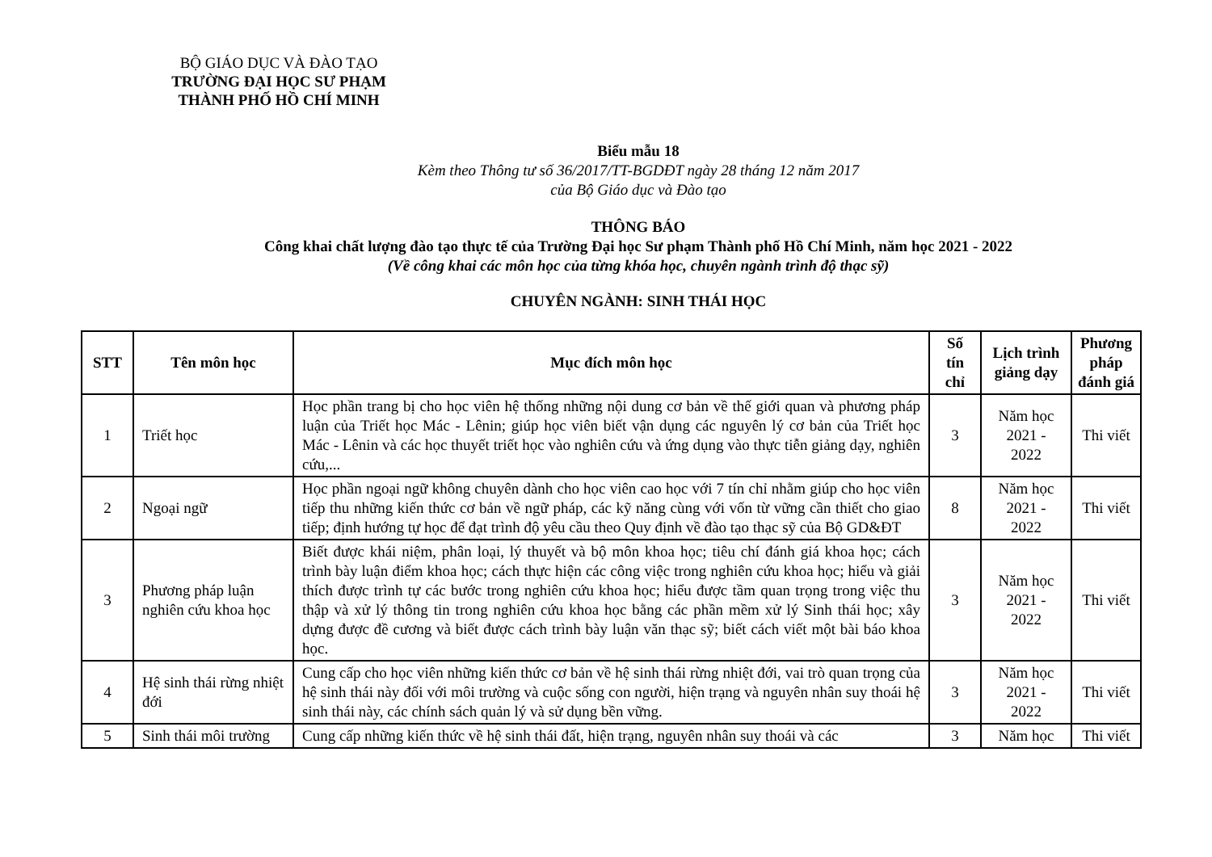BỘ GIÁO DỤC VÀ ĐÀO TẠO
TRƯỜNG ĐẠI HỌC SƯ PHẠM
THÀNH PHỐ HỒ CHÍ MINH
Biểu mẫu 18
Kèm theo Thông tư số 36/2017/TT-BGDĐT ngày 28 tháng 12 năm 2017
của Bộ Giáo dục và Đào tạo
THÔNG BÁO
Công khai chất lượng đào tạo thực tế của Trường Đại học Sư phạm Thành phố Hồ Chí Minh, năm học 2021 - 2022
(Về công khai các môn học của từng khóa học, chuyên ngành trình độ thạc sỹ)
CHUYÊN NGÀNH: SINH THÁI HỌC
| STT | Tên môn học | Mục đích môn học | Số tín chỉ | Lịch trình giảng dạy | Phương pháp đánh giá |
| --- | --- | --- | --- | --- | --- |
| 1 | Triết học | Học phần trang bị cho học viên hệ thống những nội dung cơ bản về thế giới quan và phương pháp luận của Triết học Mác - Lênin; giúp học viên biết vận dụng các nguyên lý cơ bản của Triết học Mác - Lênin và các học thuyết triết học vào nghiên cứu và ứng dụng vào thực tiễn giảng dạy, nghiên cứu,... | 3 | Năm học 2021 - 2022 | Thi viết |
| 2 | Ngoại ngữ | Học phần ngoại ngữ không chuyên dành cho học viên cao học với 7 tín chỉ nhằm giúp cho học viên tiếp thu những kiến thức cơ bản về ngữ pháp, các kỹ năng cùng với vốn từ vững cần thiết cho giao tiếp; định hướng tự học để đạt trình độ yêu cầu theo Quy định về đào tạo thạc sỹ của Bộ GD&ĐT | 8 | Năm học 2021 - 2022 | Thi viết |
| 3 | Phương pháp luận nghiên cứu khoa học | Biết được khái niệm, phân loại, lý thuyết và bộ môn khoa học; tiêu chí đánh giá khoa học; cách trình bày luận điểm khoa học; cách thực hiện các công việc trong nghiên cứu khoa học; hiểu và giải thích được trình tự các bước trong nghiên cứu khoa học; hiểu được tầm quan trọng trong việc thu thập và xử lý thông tin trong nghiên cứu khoa học bằng các phần mềm xử lý Sinh thái học; xây dựng được đề cương và biết được cách trình bày luận văn thạc sỹ; biết cách viết một bài báo khoa học. | 3 | Năm học 2021 - 2022 | Thi viết |
| 4 | Hệ sinh thái rừng nhiệt đới | Cung cấp cho học viên những kiến thức cơ bản về hệ sinh thái rừng nhiệt đới, vai trò quan trọng của hệ sinh thái này đối với môi trường và cuộc sống con người, hiện trạng và nguyên nhân suy thoái hệ sinh thái này, các chính sách quản lý và sử dụng bền vững. | 3 | Năm học 2021 - 2022 | Thi viết |
| 5 | Sinh thái môi trường | Cung cấp những kiến thức về hệ sinh thái đất, hiện trạng, nguyên nhân suy thoái và các | 3 | Năm học | Thi viết |